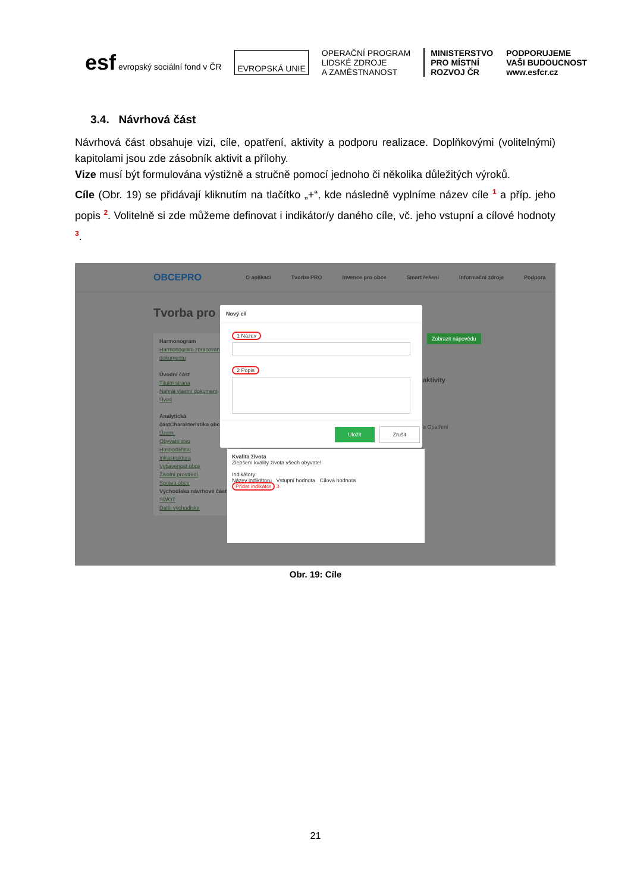esf evropský sociální fond v ČR
EVROPSKÁ UNIE
OPERAČNÍ PROGRAM
LIDSKÉ ZDROJE
A ZAMĚSTNANOST
MINISTERSTVO
PRO MÍSTNÍ
ROZVOJ ČR
PODPORUJEME
VAŠI BUDOUCNOST
www.esfcr.cz
3.4. Návrhová část
Návrhová část obsahuje vizi, cíle, opatření, aktivity a podporu realizace. Doplňkovými (volitelnými) kapitolami jsou zde zásobník aktivit a přílohy.
Vize musí být formulována výstižně a stručně pomocí jednoho či několika důležitých výroků.
Cíle (Obr. 19) se přidávají kliknutím na tlačítko „+“, kde následně vyplníme název cíle <sup>1</sup> a příp. jeho popis <sup>2</sup>. Volitelně si zde můžeme definovat i indikátor/y daného cíle, vč. jeho vstupní a cílové hodnoty <sup>3</sup>.
OBCEPRO O aplikaci Tvorba PRO Invence pro obce Smart řešení Informační zdroje Podpora
Tvorba pro
Harmonogram
Harmonogram zpracování dokumentu
Úvodní část
Titulní strana
Nahrát vlastní dokument
Úvod
Analytická část Charakteristika obce
Území
Obyvatelstvo
Hospodářství
Infrastruktura
Vybavenost obce
Životní prostředí
Správa obce
Východiska návrhové části
SWOT
Další východiska
Zobrazit nápovědu
aktivity
a Opatření
Nový cíl
1 Název 2 Popis
Uložit Zrušit
Kvalita života
Zlepšení kvality života všech obyvatel
Indikátory:
Název indikátoru Vstupní hodnota Cílová hodnota
Přidat indikátor 3
Obr. 19: Cíle
21